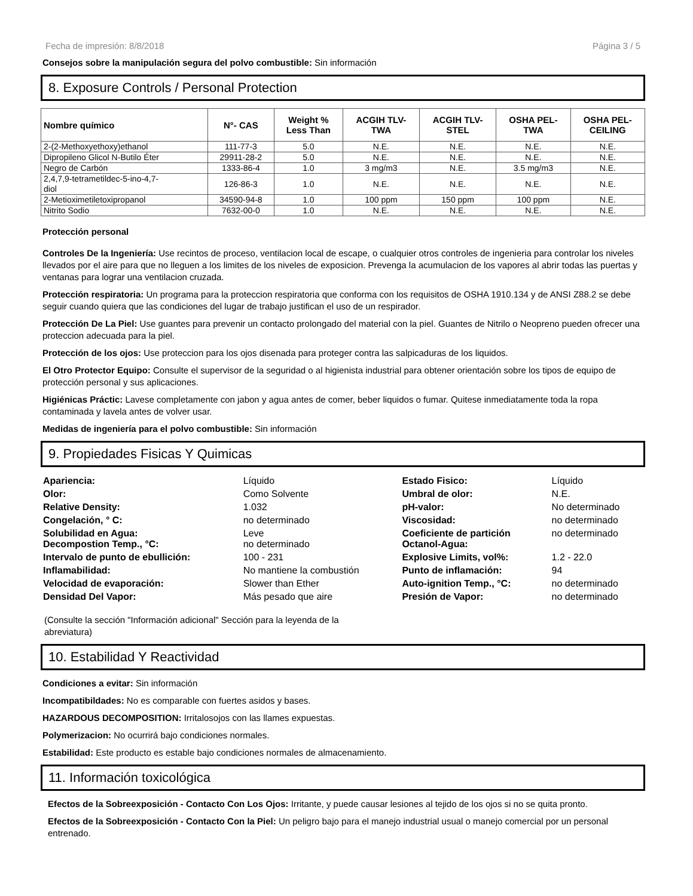Fecha de impresión: 8/8/2018 Página 3 / 5
Consejos sobre la manipulación segura del polvo combustible: Sin información
8. Exposure Controls / Personal Protection
| Nombre químico | N°- CAS | Weight % Less Than | ACGIH TLV- TWA | ACGIH TLV- STEL | OSHA PEL- TWA | OSHA PEL- CEILING |
| --- | --- | --- | --- | --- | --- | --- |
| 2-(2-Methoxyethoxy)ethanol | 111-77-3 | 5.0 | N.E. | N.E. | N.E. | N.E. |
| Dipropileno Glicol N-Butilo Éter | 29911-28-2 | 5.0 | N.E. | N.E. | N.E. | N.E. |
| Negro de Carbón | 1333-86-4 | 1.0 | 3 mg/m3 | N.E. | 3.5 mg/m3 | N.E. |
| 2,4,7,9-tetrametildec-5-ino-4,7- diol | 126-86-3 | 1.0 | N.E. | N.E. | N.E. | N.E. |
| 2-Metioximetiletoxipropanol | 34590-94-8 | 1.0 | 100 ppm | 150 ppm | 100 ppm | N.E. |
| Nitrito Sodio | 7632-00-0 | 1.0 | N.E. | N.E. | N.E. | N.E. |
Protección personal
Controles De la Ingeniería: Use recintos de proceso, ventilacion local de escape, o cualquier otros controles de ingenieria para controlar los niveles llevados por el aire para que no lleguen a los limites de los niveles de exposicion. Prevenga la acumulacion de los vapores al abrir todas las puertas y ventanas para lograr una ventilacion cruzada.
Protección respiratoria: Un programa para la proteccion respiratoria que conforma con los requisitos de OSHA 1910.134 y de ANSI Z88.2 se debe seguir cuando quiera que las condiciones del lugar de trabajo justifican el uso de un respirador.
Protección De La Piel: Use guantes para prevenir un contacto prolongado del material con la piel. Guantes de Nitrilo o Neopreno pueden ofrecer una proteccion adecuada para la piel.
Protección de los ojos: Use proteccion para los ojos disenada para proteger contra las salpicaduras de los liquidos.
El Otro Protector Equipo: Consulte el supervisor de la seguridad o al higienista industrial para obtener orientación sobre los tipos de equipo de protección personal y sus aplicaciones.
Higiénicas Práctic: Lavese completamente con jabon y agua antes de comer, beber liquidos o fumar. Quitese inmediatamente toda la ropa contaminada y lavela antes de volver usar.
Medidas de ingeniería para el polvo combustible: Sin información
9. Propiedades Fisicas Y Quimicas
| Apariencia: | Líquido | Estado Fisico: | Líquido |
| Olor: | Como Solvente | Umbral de olor: | N.E. |
| Relative Density: | 1.032 | pH-valor: | No determinado |
| Congelación, ° C: | no determinado | Viscosidad: | no determinado |
| Solubilidad en Agua: Decompostion Temp., °C: | Leve no determinado | Coeficiente de partición Octanol-Agua: | no determinado |
| Intervalo de punto de ebullición: | 100 - 231 | Explosive Limits, vol%: | 1.2 - 22.0 |
| Inflamabilidad: | No mantiene la combustión | Punto de inflamación: | 94 |
| Velocidad de evaporación: | Slower than Ether | Auto-ignition Temp., °C: | no determinado |
| Densidad Del Vapor: | Más pesado que aire | Presión de Vapor: | no determinado |
(Consulte la sección "Información adicional" Sección para la leyenda de la abreviatura)
10. Estabilidad Y Reactividad
Condiciones a evitar: Sin información
Incompatibildades: No es comparable con fuertes asidos y bases.
HAZARDOUS DECOMPOSITION: Irritalosojos con las llames expuestas.
Polymerizacion: No ocurrirá bajo condiciones normales.
Estabilidad: Este producto es estable bajo condiciones normales de almacenamiento.
11. Información toxicológica
Efectos de la Sobreexposición - Contacto Con Los Ojos: Irritante, y puede causar lesiones al tejido de los ojos si no se quita pronto.
Efectos de la Sobreexposición - Contacto Con la Piel: Un peligro bajo para el manejo industrial usual o manejo comercial por un personal entrenado.